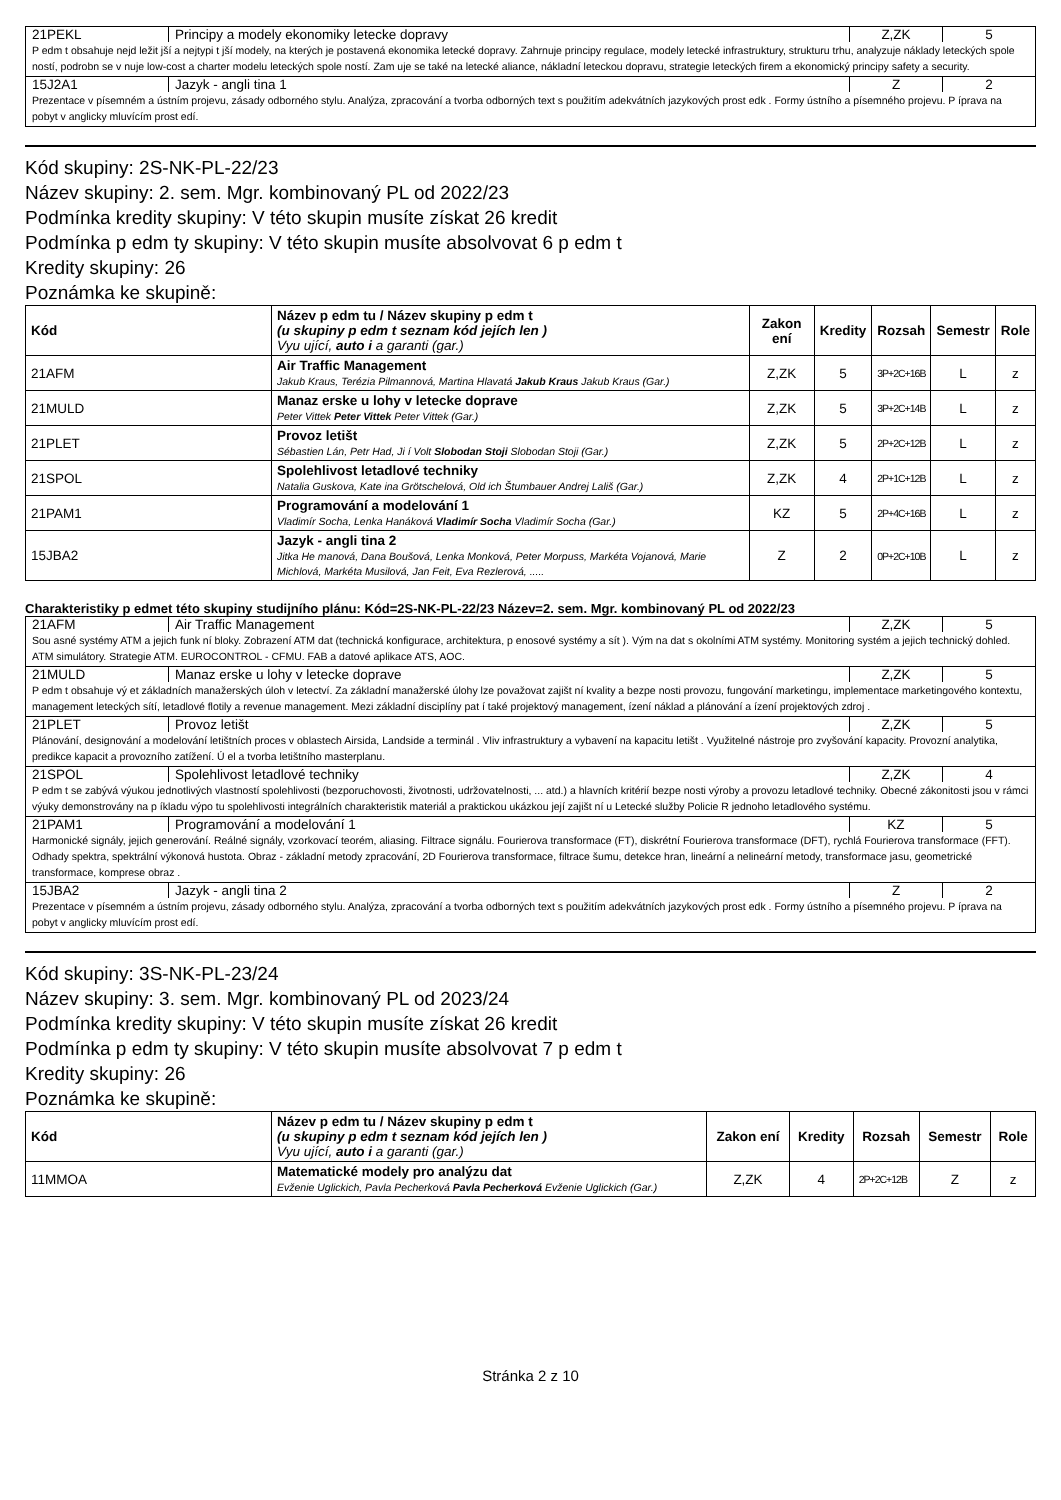| 21PEKL | Principy a modely ekonomiky letecke dopravy | Z,ZK | 5 |
| P edm t obsahuje nejd ležit jší a nejtypi t jší modely, na kterých je postavená ekonomika letecké dopravy. Zahrnuje principy regulace, modely letecké infrastruktury, strukturu trhu, analyzuje náklady leteckých spole ností, podrobn se v nuje low-cost a charter modelu leteckých spole ností. Zam uje se také na letecké aliance, nákladní leteckou dopravu, strategie leteckých firem a ekonomický principy safety a security. | | | |
| 15J2A1 | Jazyk - angli tina 1 | Z | 2 |
| Prezentace v písemném a ústním projevu, zásady odborného stylu. Analýza, zpracování a tvorba odborných text s použitím adekvátních jazykových prost edk . Formy ústního a písemného projevu. P íprava na pobyt v anglicky mluvícím prost edí. | | | |
Kód skupiny: 2S-NK-PL-22/23
Název skupiny: 2. sem. Mgr. kombinovaný PL od 2022/23
Podmínka kredity skupiny: V této skupin musíte získat 26 kredit
Podmínka p edm ty skupiny: V této skupin musíte absolvovat 6 p edm t
Kredity skupiny: 26
Poznámka ke skupině:
| Kód | Název p edm tu / Název skupiny p edm t (u skupiny p edm t seznam kód jejích len ) Vyu ující, auto i a garanti (gar.) | Zakon ení | Kredity | Rozsah | Semestr | Role |
| --- | --- | --- | --- | --- | --- | --- |
| 21AFM | Air Traffic Management Jakub Kraus, Terézia Pilmannová, Martina Hlavatá Jakub Kraus Jakub Kraus (Gar.) | Z,ZK | 5 | 3P+2C+16B | L | z |
| 21MULD | Manaz erske u lohy v letecke doprave Peter Vittek Peter Vittek Peter Vittek (Gar.) | Z,ZK | 5 | 3P+2C+14B | L | z |
| 21PLET | Provoz letišt Sébastien Lán, Petr Had, Ji í Volt Slobodan Stoji Slobodan Stoji (Gar.) | Z,ZK | 5 | 2P+2C+12B | L | z |
| 21SPOL | Spolehlivost letadlové techniky Natalia Guskova, Kate ina Grötschelová, Old ich Štumbauer Andrej Lališ (Gar.) | Z,ZK | 4 | 2P+1C+12B | L | z |
| 21PAM1 | Programování a modelování 1 Vladimír Socha, Lenka Hanáková Vladimír Socha Vladimír Socha (Gar.) | KZ | 5 | 2P+4C+16B | L | z |
| 15JBA2 | Jazyk - angli tina 2 Jitka He manová, Dana Boušová, Lenka Monková, Peter Morpuss, Markéta Vojanová, Marie Michlová, Markéta Musilová, Jan Feit, Eva Rezlerová, ..... | Z | 2 | 0P+2C+10B | L | z |
Charakteristiky p edmet této skupiny studijního plánu: Kód=2S-NK-PL-22/23 Název=2. sem. Mgr. kombinovaný PL od 2022/23
| 21AFM | Air Traffic Management | Z,ZK | 5 |
| Sou asné systémy ATM a jejich funk ní bloky. Zobrazení ATM dat (technická konfigurace, architektura, p enosové systémy a sít ). Vým na dat s okolními ATM systémy. Monitoring systém a jejich technický dohled. ATM simulátory. Strategie ATM. EUROCONTROL - CFMU. FAB a datové aplikace ATS, AOC. | | | |
| 21MULD | Manaz erske u lohy v letecke doprave | Z,ZK | 5 |
| P edm t obsahuje vý et základních manažerských úloh v letectví. Za základní manažerské úlohy lze považovat zajišt ní kvality a bezpe nosti provozu, fungování marketingu, implementace marketingového kontextu, management leteckých sítí, letadlové flotily a revenue management. Mezi základní disciplíny pat í také projektový management, ízení náklad a plánování a ízení projektových zdroj . | | | |
| 21PLET | Provoz letišt | Z,ZK | 5 |
| Plánování, designování a modelování letištních proces v oblastech Airsida, Landside a terminál . Vliv infrastruktury a vybavení na kapacitu letišt . Využitelné nástroje pro zvyšování kapacity. Provozní analytika, predikce kapacit a provozního zatížení. Ú el a tvorba letištního masterplanu. | | | |
| 21SPOL | Spolehlivost letadlové techniky | Z,ZK | 4 |
| P edm t se zabývá výukou jednotlivých vlastností spolehlivosti (bezporuchovosti, životnosti, udržovatelnosti, ... atd.) a hlavních kritérií bezpe nosti výroby a provozu letadlové techniky. Obecné zákonitosti jsou v rámci výuky demonstrovány na p íkladu výpo tu spolehlivosti integrálních charakteristik materiál a praktickou ukázkou její zajišt ní u Letecké služby Policie R jednoho letadlového systému. | | | |
| 21PAM1 | Programování a modelování 1 | KZ | 5 |
| Harmonické signály, jejich generování. Reálné signály, vzorkovací teorém, aliasing. Filtrace signálu. Fourierova transformace (FT), diskrétní Fourierova transformace (DFT), rychlá Fourierova transformace (FFT). Odhady spektra, spektrální výkonová hustota. Obraz - základní metody zpracování, 2D Fourierova transformace, filtrace šumu, detekce hran, lineární a nelineární metody, transformace jasu, geometrické transformace, komprese obraz . | | | |
| 15JBA2 | Jazyk - angli tina 2 | Z | 2 |
| Prezentace v písemném a ústním projevu, zásady odborného stylu. Analýza, zpracování a tvorba odborných text s použitím adekvátních jazykových prost edk . Formy ústního a písemného projevu. P íprava na pobyt v anglicky mluvícím prost edí. | | | |
Kód skupiny: 3S-NK-PL-23/24
Název skupiny: 3. sem. Mgr. kombinovaný PL od 2023/24
Podmínka kredity skupiny: V této skupin musíte získat 26 kredit
Podmínka p edm ty skupiny: V této skupin musíte absolvovat 7 p edm t
Kredity skupiny: 26
Poznámka ke skupině:
| Kód | Název p edm tu / Název skupiny p edm t (u skupiny p edm t seznam kód jejích len ) Vyu ující, auto i a garanti (gar.) | Zakon ení | Kredity | Rozsah | Semestr | Role |
| --- | --- | --- | --- | --- | --- | --- |
| 11MMOA | Matematické modely pro analýzu dat Evženie Uglickich, Pavla Pecherková Pavla Pecherková Evženie Uglickich (Gar.) | Z,ZK | 4 | 2P+2C+12B | Z | z |
Stránka 2 z 10